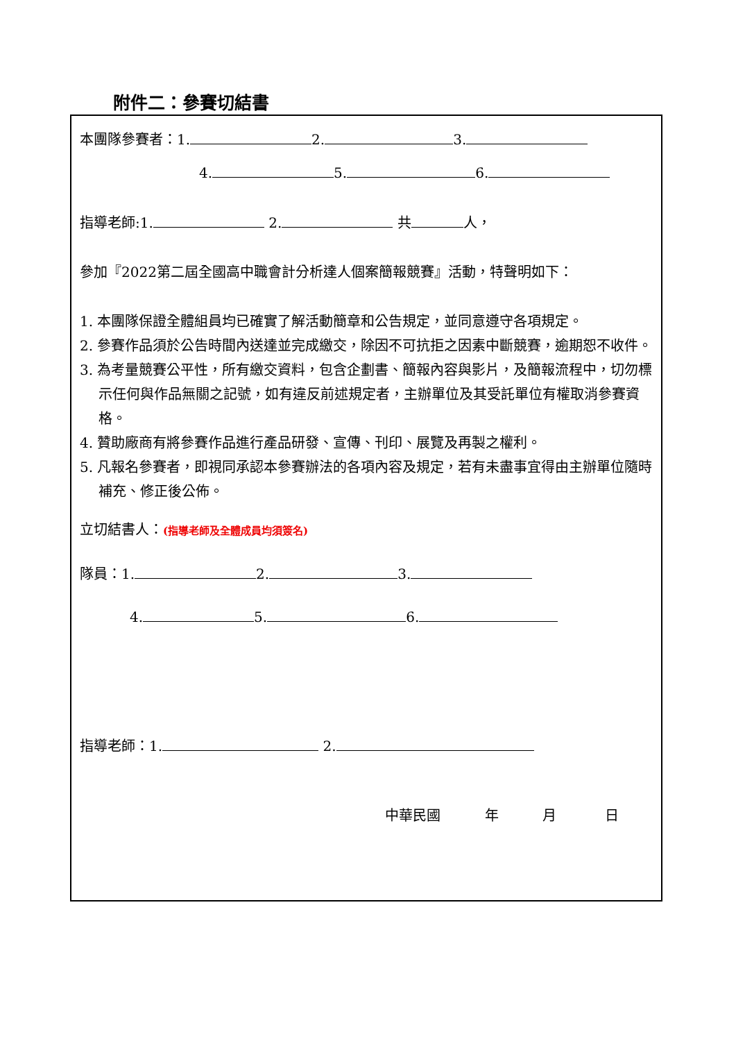附件二：參賽切結書
本團隊參賽者：1. 2. 3.
4. 5. 6.
指導老師:1. 2. 共 人，
參加『2022第二屆全國高中職會計分析達人個案簡報競賽』活動，特聲明如下：
1. 本團隊保證全體組員均已確實了解活動簡章和公告規定，並同意遵守各項規定。
2. 參賽作品須於公告時間內送達並完成繳交，除因不可抗拒之因素中斷競賽，逾期恕不收件。
3. 為考量競賽公平性，所有繳交資料，包含企劃書、簡報內容與影片，及簡報流程中，切勿標示任何與作品無關之記號，如有違反前述規定者，主辦單位及其受託單位有權取消參賽資格。
4. 贊助廠商有將參賽作品進行產品研發、宣傳、刊印、展覽及再製之權利。
5. 凡報名參賽者，即視同承認本參賽辦法的各項內容及規定，若有未盡事宜得由主辦單位隨時補充、修正後公佈。
立切結書人：(指導老師及全體成員均須簽名)
隊員：1. 2. 3.
4. 5. 6.
指導老師：1. 2.
中華民國 年 月 日